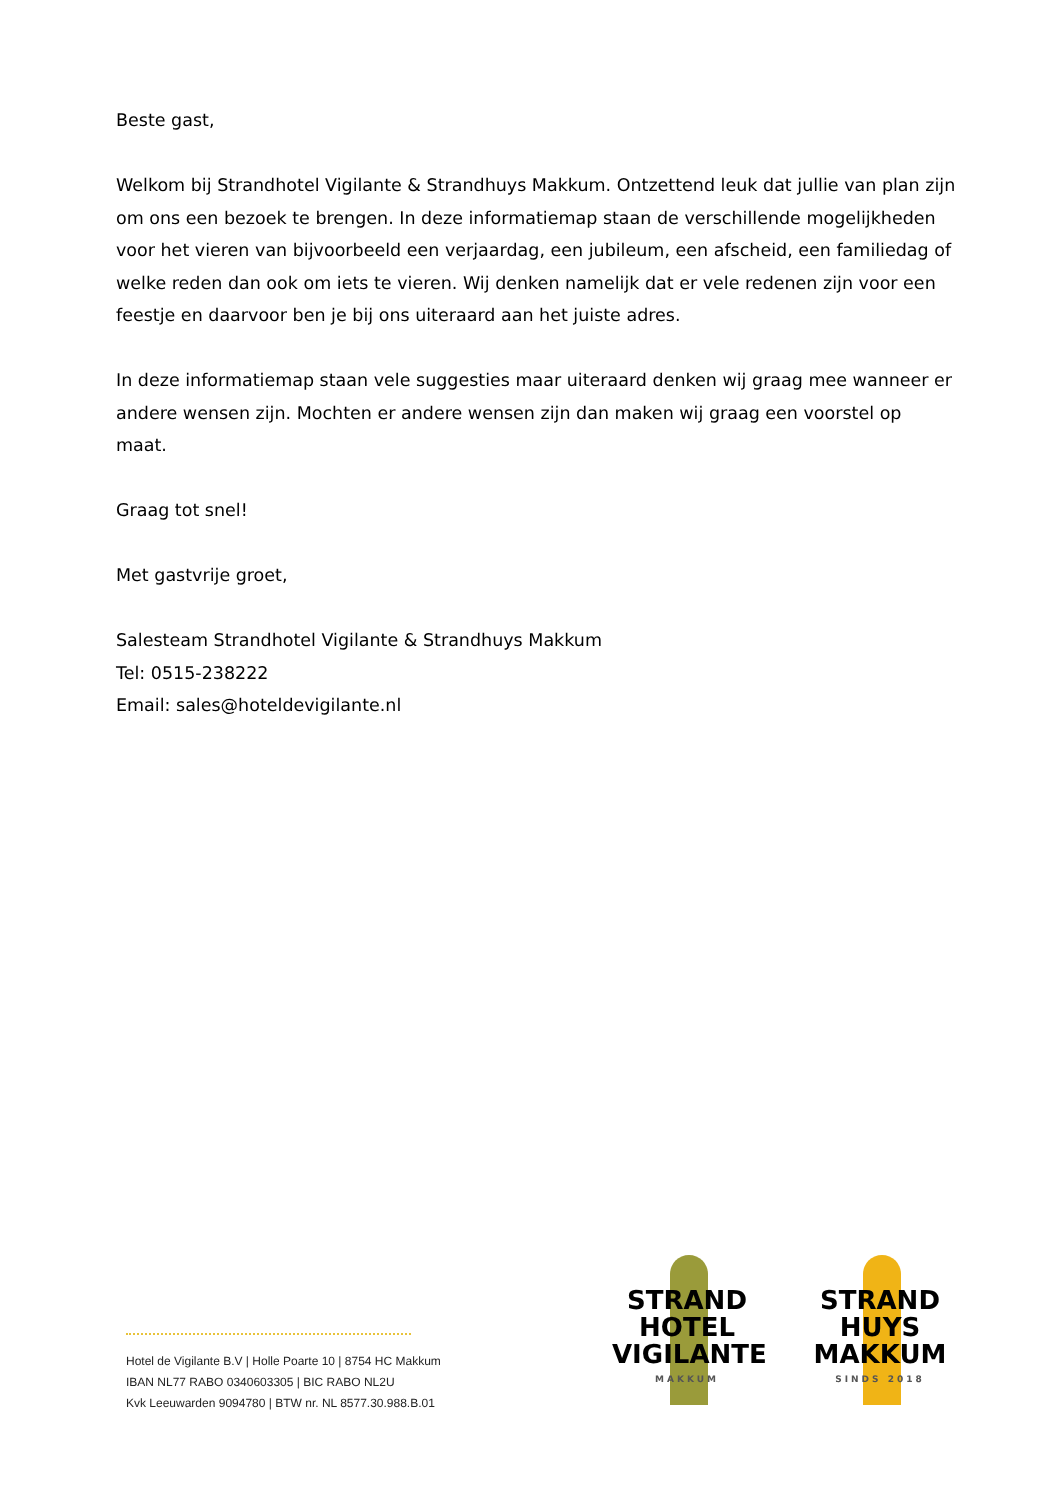Beste gast,
Welkom bij Strandhotel Vigilante & Strandhuys Makkum. Ontzettend leuk dat jullie van plan zijn om ons een bezoek te brengen. In deze informatiemap staan de verschillende mogelijkheden voor het vieren van bijvoorbeeld een verjaardag, een jubileum, een afscheid, een familiedag of welke reden dan ook om iets te vieren. Wij denken namelijk dat er vele redenen zijn voor een feestje en daarvoor ben je bij ons uiteraard aan het juiste adres.
In deze informatiemap staan vele suggesties maar uiteraard denken wij graag mee wanneer er andere wensen zijn. Mochten er andere wensen zijn dan maken wij graag een voorstel op maat.
Graag tot snel!
Met gastvrije groet,
Salesteam Strandhotel Vigilante & Strandhuys Makkum
Tel: 0515-238222
Email: sales@hoteldevigilante.nl
Hotel de Vigilante B.V | Holle Poarte 10 | 8754 HC Makkum
IBAN NL77 RABO 0340603305 | BIC RABO NL2U
Kvk Leeuwarden 9094780 | BTW nr. NL 8577.30.988.B.01
STRAND
HOTEL
VIGILANTE
MAKKUM
STRAND
HUYS
MAKKUM
SINDS 2018